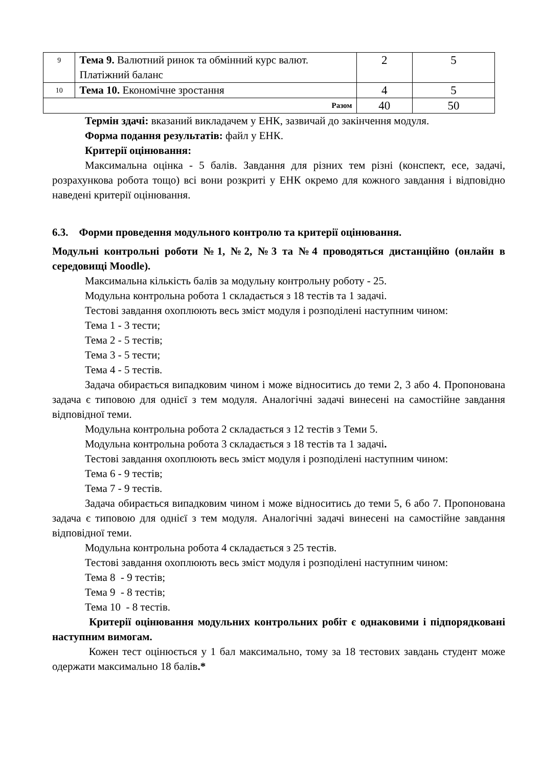| 9 | Тема 9. Валютний ринок та обмінний курс валют. Платіжний баланс | 2 | 5 |
| 10 | Тема 10. Економічне зростання | 4 | 5 |
| Разом | | 40 | 50 |
Термін здачі: вказаний викладачем у ЕНК, зазвичай до закінчення модуля.
Форма подання результатів: файл у ЕНК.
Критерії оцінювання:
Максимальна оцінка - 5 балів. Завдання для різних тем різні (конспект, есе, задачі, розрахункова робота тощо) всі вони розкриті у ЕНК окремо для кожного завдання і відповідно наведені критерії оцінювання.
6.3. Форми проведення модульного контролю та критерії оцінювання.
Модульні контрольні роботи №1, №2, №3 та №4 проводяться дистанційно (онлайн в середовищі Moodle).
Максимальна кількість балів за модульну контрольну роботу - 25.
Модульна контрольна робота 1 складається з 18 тестів та 1 задачі.
Тестові завдання охоплюють весь зміст модуля і розподілені наступним чином:
Тема 1 - 3 тести;
Тема 2 - 5 тестів;
Тема 3 - 5 тести;
Тема 4 - 5 тестів.
Задача обирається випадковим чином і може відноситись до теми 2, 3 або 4. Пропонована задача є типовою для однієї з тем модуля. Аналогічні задачі винесені на самостійне завдання відповідної теми.
Модульна контрольна робота 2 складається з 12 тестів з Теми 5.
Модульна контрольна робота 3 складається з 18 тестів та 1 задачі.
Тестові завдання охоплюють весь зміст модуля і розподілені наступним чином:
Тема 6 - 9 тестів;
Тема 7 - 9 тестів.
Задача обирається випадковим чином і може відноситись до теми 5, 6 або 7. Пропонована задача є типовою для однієї з тем модуля. Аналогічні задачі винесені на самостійне завдання відповідної теми.
Модульна контрольна робота 4 складається з 25 тестів.
Тестові завдання охоплюють весь зміст модуля і розподілені наступним чином:
Тема 8 - 9 тестів;
Тема 9 - 8 тестів;
Тема 10 - 8 тестів.
Критерії оцінювання модульних контрольних робіт є однаковими і підпорядковані наступним вимогам.
Кожен тест оцінюється у 1 бал максимально, тому за 18 тестових завдань студент може одержати максимально 18 балів.*